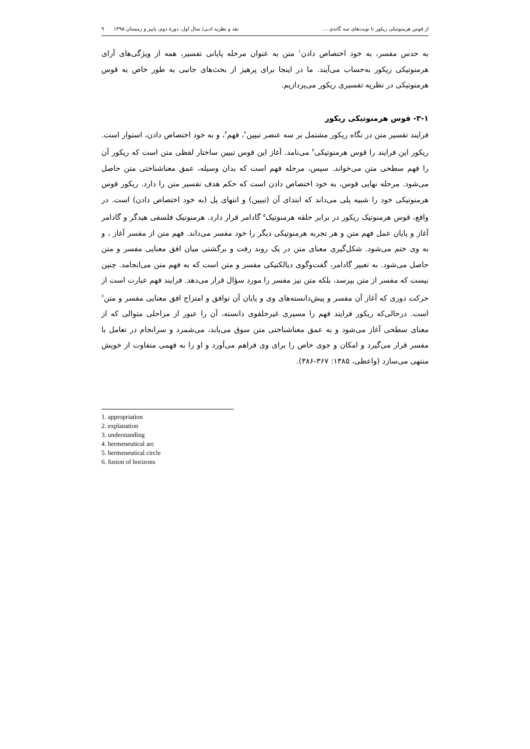از قوس هرمنوتیکی ریکور تا نوبت‌های سه گانه‌ی ... نقد و نظریه ادبی/ سال اول، دورهٔ دوم، پاییز و زمستان ۱۳۹۵ ۹
به حدس مفسر، به خود اختصاص دادن<sup>۱</sup> متن به عنوان مرحله پایانی تفسیر، همه از ویژگی‌های آرای هرمنوتیکی ریکور به‌حساب می‌آیند. ما در اینجا برای پرهیز از بحث‌های جانبی به طور خاص به قوس هرمنوتیکی در نظریه تفسیری ریکور می‌پردازیم.
۳-۱- قوس هرمنوتیکی ریکور
فرایند تفسیر متن در نگاه ریکور مشتمل بر سه عنصر تبیین<sup>۲</sup>، فهم<sup>۳</sup>، و به خود اختصاص دادن، استوار است. ریکور این فرایند را قوس هرمنوتیکی<sup>۴</sup> می‌نامد. آغاز این قوس تبیین ساختار لفظی متن است که ریکور آن را فهم سطحی متن می‌خواند. سپس، مرحله فهم است که بدان وسیله، عمق معناشناختی متن حاصل می‌شود. مرحله نهایی قوس، به خود اختصاص دادن است که حکم هدف تفسیر متن را دارد. ریکور قوس هرمنوتیکی خود را شبیه پلی می‌داند که ابتدای آن (تبیین) و انتهای پل (به خود اختصاص دادن) است. در واقع، قوس هرمنوتیک ریکور در برابر حلقه هرمنوتیک<sup>۵</sup> گادامر قرار دارد. هرمنوتیک فلسفی هیدگر و گادامر آغاز و پایان عمل فهم متن و هر تجربه هرمنوتیکی دیگر را خود مفسر می‌داند. فهم متن از مفسر آغاز ، و به وی ختم می‌شود. شکل‌گیری معنای متن در یک روند رفت و برگشتی میان افق معنایی مفسر و متن حاصل می‌شود. به تعبیر گادامر، گفت‌وگوی دیالکتیکی مفسر و متن است که به فهم متن می‌انجامد. چنین نیست که مفسر از متن بپرسد، بلکه متن نیز مفسر را مورد سؤال قرار می‌دهد. فرایند فهم عبارت است از حرکت دوری که آغاز آن مفسر و پیش‌دانسته‌های وی و پایان آن توافق و امتزاج افق معنایی مفسر و متن<sup>۶</sup> است. درحالی‌که ریکور فرایند فهم را مسیری غیرحلقوی دانسته، آن را عبور از مراحلی متوالی که از معنای سطحی آغاز می‌شود و به عمق معناشناختی متن سوق می‌یابد، می‌شمرد و سرانجام در تعامل با مفسر قرار می‌گیرد و امکان و جوی خاص را برای وی فراهم می‌آورد و او را به فهمی متفاوت از خویش منتهی می‌سازد (واعظی، ۱۳۸۵: ۳۶۷-۳۸۶).
1. appropriation
2. explanation
3. understanding
4. hermeneutical arc
5. hermeneutical circle
6. fusion of horizons